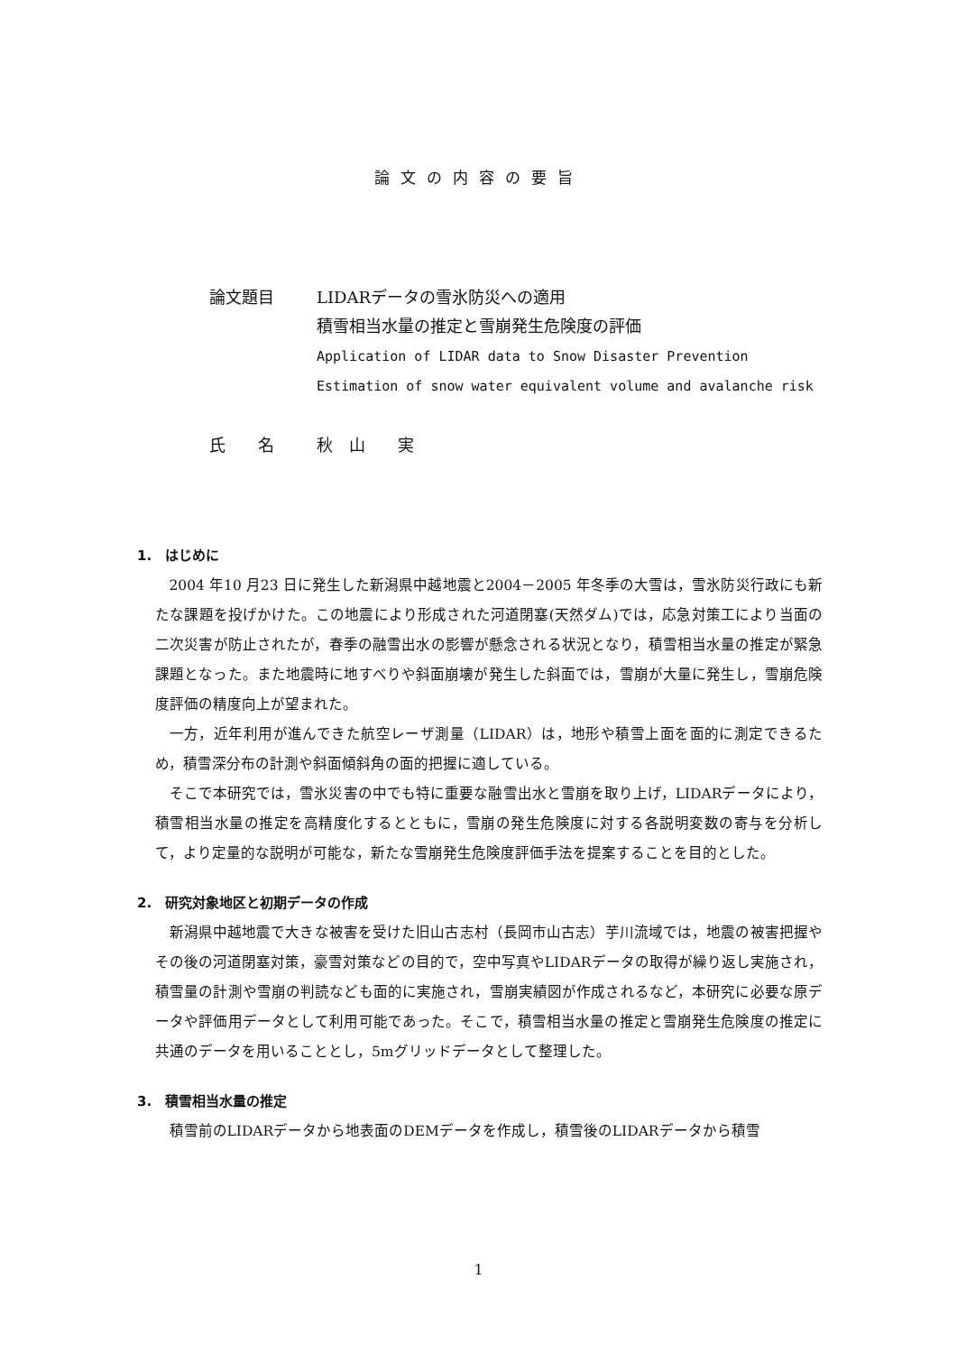論文の内容の要旨
| 論文題目 | LIDARデータの雪氷防災への適用 積雪相当水量の推定と雪崩発生危険度の評価 Application of LIDAR data to Snow Disaster Prevention Estimation of snow water equivalent volume and avalanche risk |
| 氏 名 | 秋 山 実 |
1.　はじめに
2004 年10 月23 日に発生した新潟県中越地震と2004－2005 年冬季の大雪は，雪氷防災行政にも新たな課題を投げかけた。この地震により形成された河道閉塞(天然ダム)では，応急対策工により当面の二次災害が防止されたが，春季の融雪出水の影響が懸念される状況となり，積雪相当水量の推定が緊急課題となった。また地震時に地すべりや斜面崩壊が発生した斜面では，雪崩が大量に発生し，雪崩危険度評価の精度向上が望まれた。
一方，近年利用が進んできた航空レーザ測量（LIDAR）は，地形や積雪上面を面的に測定できるため，積雪深分布の計測や斜面傾斜角の面的把握に適している。
そこで本研究では，雪氷災害の中でも特に重要な融雪出水と雪崩を取り上げ，LIDARデータにより，積雪相当水量の推定を高精度化するとともに，雪崩の発生危険度に対する各説明変数の寄与を分析して，より定量的な説明が可能な，新たな雪崩発生危険度評価手法を提案することを目的とした。
2.　研究対象地区と初期データの作成
新潟県中越地震で大きな被害を受けた旧山古志村（長岡市山古志）芋川流域では，地震の被害把握やその後の河道閉塞対策，豪雪対策などの目的で，空中写真やLIDARデータの取得が繰り返し実施され，積雪量の計測や雪崩の判読なども面的に実施され，雪崩実績図が作成されるなど，本研究に必要な原データや評価用データとして利用可能であった。そこで，積雪相当水量の推定と雪崩発生危険度の推定に共通のデータを用いることとし，5mグリッドデータとして整理した。
3.　積雪相当水量の推定
積雪前のLIDARデータから地表面のDEMデータを作成し，積雪後のLIDARデータから積雪
1